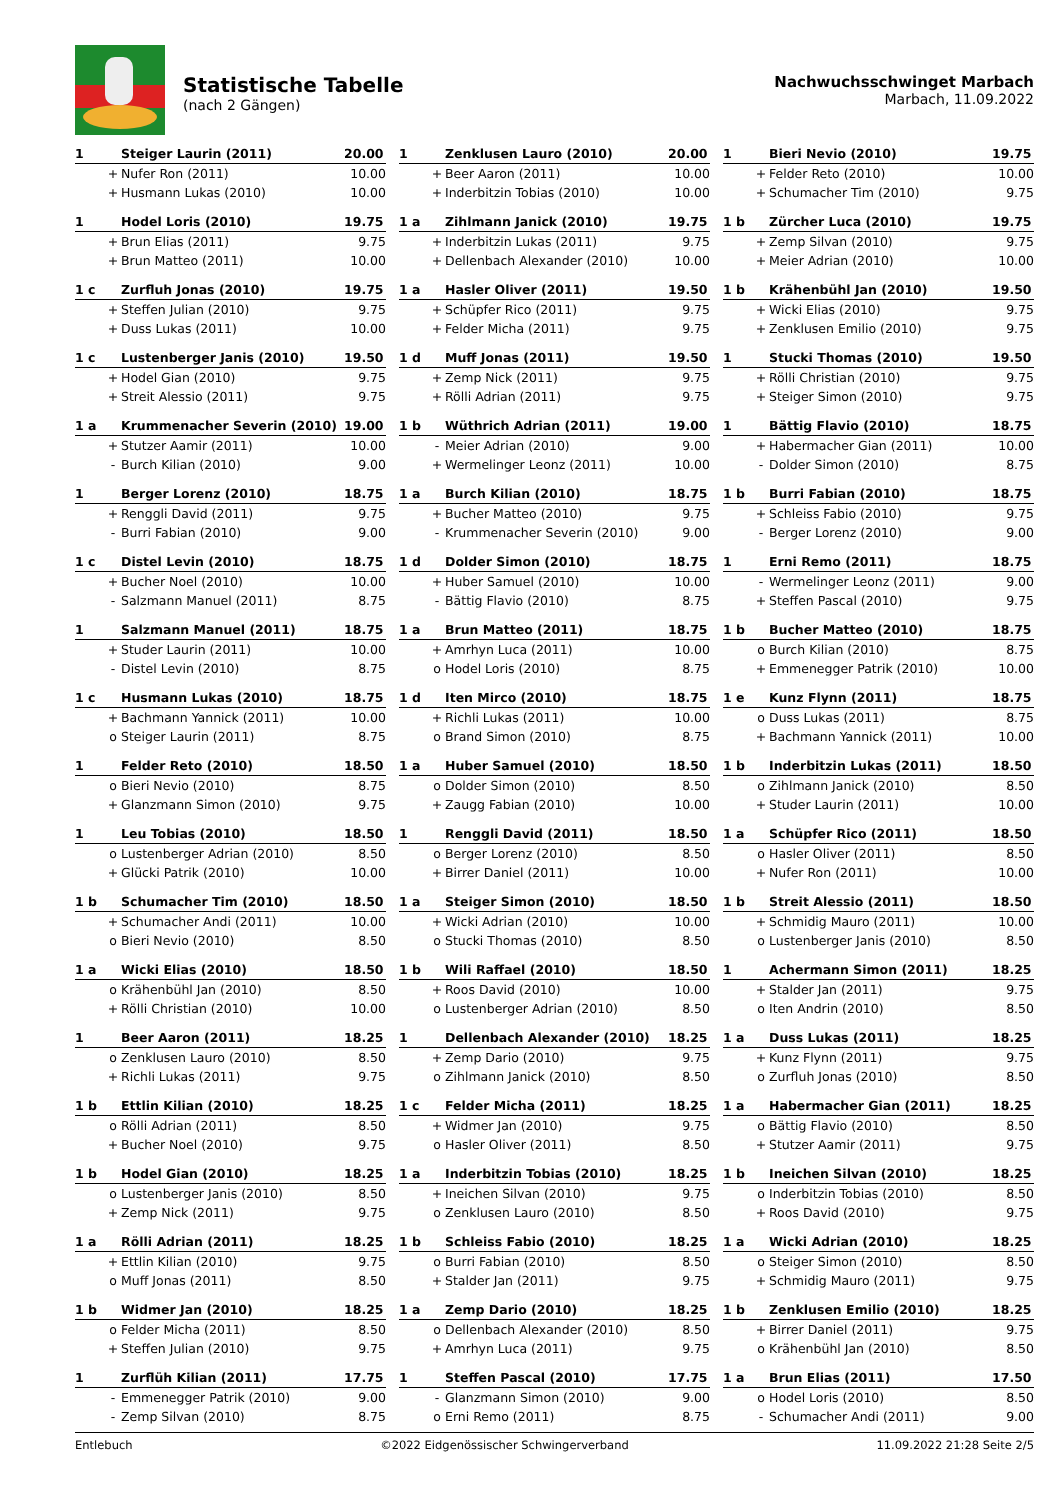Statistische Tabelle
(nach 2 Gängen)
Nachwuchsschwinget Marbach
Marbach, 11.09.2022
| 1 | | Steiger Laurin (2011) | 20.00 |
| --- | --- | --- | --- |
| | + | Nufer Ron (2011) | 10.00 |
| | + | Husmann Lukas (2010) | 10.00 |
| 1 | | Zenklusen Lauro (2010) | 20.00 |
| --- | --- | --- | --- |
| | + | Beer Aaron (2011) | 10.00 |
| | + | Inderbitzin Tobias (2010) | 10.00 |
| 1 | | Bieri Nevio (2010) | 19.75 |
| --- | --- | --- | --- |
| | + | Felder Reto (2010) | 10.00 |
| | + | Schumacher Tim (2010) | 9.75 |
| 1 | | Hodel Loris (2010) | 19.75 |
| --- | --- | --- | --- |
| | + | Brun Elias (2011) | 9.75 |
| | + | Brun Matteo (2011) | 10.00 |
| 1 a | | Zihlmann Janick (2010) | 19.75 |
| --- | --- | --- | --- |
| | + | Inderbitzin Lukas (2011) | 9.75 |
| | + | Dellenbach Alexander (2010) | 10.00 |
| 1 b | | Zürcher Luca (2010) | 19.75 |
| --- | --- | --- | --- |
| | + | Zemp Silvan (2010) | 9.75 |
| | + | Meier Adrian (2010) | 10.00 |
| 1 c | | Zurfluh Jonas (2010) | 19.75 |
| --- | --- | --- | --- |
| | + | Steffen Julian (2010) | 9.75 |
| | + | Duss Lukas (2011) | 10.00 |
| 1 a | | Hasler Oliver (2011) | 19.50 |
| --- | --- | --- | --- |
| | + | Schüpfer Rico (2011) | 9.75 |
| | + | Felder Micha (2011) | 9.75 |
| 1 b | | Krähenbühl Jan (2010) | 19.50 |
| --- | --- | --- | --- |
| | + | Wicki Elias (2010) | 9.75 |
| | + | Zenklusen Emilio (2010) | 9.75 |
| 1 c | | Lustenberger Janis (2010) | 19.50 |
| --- | --- | --- | --- |
| | + | Hodel Gian (2010) | 9.75 |
| | + | Streit Alessio (2011) | 9.75 |
| 1 d | | Muff Jonas (2011) | 19.50 |
| --- | --- | --- | --- |
| | + | Zemp Nick (2011) | 9.75 |
| | + | Rölli Adrian (2011) | 9.75 |
| 1 | | Stucki Thomas (2010) | 19.50 |
| --- | --- | --- | --- |
| | + | Rölli Christian (2010) | 9.75 |
| | + | Steiger Simon (2010) | 9.75 |
| 1 a | | Krummenacher Severin (2010) | 19.00 |
| --- | --- | --- | --- |
| | + | Stutzer Aamir (2011) | 10.00 |
| | - | Burch Kilian (2010) | 9.00 |
| 1 b | | Wüthrich Adrian (2011) | 19.00 |
| --- | --- | --- | --- |
| | - | Meier Adrian (2010) | 9.00 |
| | + | Wermelinger Leonz (2011) | 10.00 |
| 1 | | Bättig Flavio (2010) | 18.75 |
| --- | --- | --- | --- |
| | + | Habermacher Gian (2011) | 10.00 |
| | - | Dolder Simon (2010) | 8.75 |
| 1 | | Berger Lorenz (2010) | 18.75 |
| --- | --- | --- | --- |
| | + | Renggli David (2011) | 9.75 |
| | - | Burri Fabian (2010) | 9.00 |
| 1 a | | Burch Kilian (2010) | 18.75 |
| --- | --- | --- | --- |
| | + | Bucher Matteo (2010) | 9.75 |
| | - | Krummenacher Severin (2010) | 9.00 |
| 1 b | | Burri Fabian (2010) | 18.75 |
| --- | --- | --- | --- |
| | + | Schleiss Fabio (2010) | 9.75 |
| | - | Berger Lorenz (2010) | 9.00 |
| 1 c | | Distel Levin (2010) | 18.75 |
| --- | --- | --- | --- |
| | + | Bucher Noel (2010) | 10.00 |
| | - | Salzmann Manuel (2011) | 8.75 |
| 1 d | | Dolder Simon (2010) | 18.75 |
| --- | --- | --- | --- |
| | + | Huber Samuel (2010) | 10.00 |
| | - | Bättig Flavio (2010) | 8.75 |
| 1 | | Erni Remo (2011) | 18.75 |
| --- | --- | --- | --- |
| | - | Wermelinger Leonz (2011) | 9.00 |
| | + | Steffen Pascal (2010) | 9.75 |
| 1 | | Salzmann Manuel (2011) | 18.75 |
| --- | --- | --- | --- |
| | + | Studer Laurin (2011) | 10.00 |
| | - | Distel Levin (2010) | 8.75 |
| 1 a | | Brun Matteo (2011) | 18.75 |
| --- | --- | --- | --- |
| | + | Amrhyn Luca (2011) | 10.00 |
| | o | Hodel Loris (2010) | 8.75 |
| 1 b | | Bucher Matteo (2010) | 18.75 |
| --- | --- | --- | --- |
| | o | Burch Kilian (2010) | 8.75 |
| | + | Emmenegger Patrik (2010) | 10.00 |
| 1 c | | Husmann Lukas (2010) | 18.75 |
| --- | --- | --- | --- |
| | + | Bachmann Yannick (2011) | 10.00 |
| | o | Steiger Laurin (2011) | 8.75 |
| 1 d | | Iten Mirco (2010) | 18.75 |
| --- | --- | --- | --- |
| | + | Richli Lukas (2011) | 10.00 |
| | o | Brand Simon (2010) | 8.75 |
| 1 e | | Kunz Flynn (2011) | 18.75 |
| --- | --- | --- | --- |
| | o | Duss Lukas (2011) | 8.75 |
| | + | Bachmann Yannick (2011) | 10.00 |
| 1 | | Felder Reto (2010) | 18.50 |
| --- | --- | --- | --- |
| | o | Bieri Nevio (2010) | 8.75 |
| | + | Glanzmann Simon (2010) | 9.75 |
| 1 a | | Huber Samuel (2010) | 18.50 |
| --- | --- | --- | --- |
| | o | Dolder Simon (2010) | 8.50 |
| | + | Zaugg Fabian (2010) | 10.00 |
| 1 b | | Inderbitzin Lukas (2011) | 18.50 |
| --- | --- | --- | --- |
| | o | Zihlmann Janick (2010) | 8.50 |
| | + | Studer Laurin (2011) | 10.00 |
| 1 | | Leu Tobias (2010) | 18.50 |
| --- | --- | --- | --- |
| | o | Lustenberger Adrian (2010) | 8.50 |
| | + | Glücki Patrik (2010) | 10.00 |
| 1 | | Renggli David (2011) | 18.50 |
| --- | --- | --- | --- |
| | o | Berger Lorenz (2010) | 8.50 |
| | + | Birrer Daniel (2011) | 10.00 |
| 1 a | | Schüpfer Rico (2011) | 18.50 |
| --- | --- | --- | --- |
| | o | Hasler Oliver (2011) | 8.50 |
| | + | Nufer Ron (2011) | 10.00 |
| 1 b | | Schumacher Tim (2010) | 18.50 |
| --- | --- | --- | --- |
| | + | Schumacher Andi (2011) | 10.00 |
| | o | Bieri Nevio (2010) | 8.50 |
| 1 a | | Steiger Simon (2010) | 18.50 |
| --- | --- | --- | --- |
| | + | Wicki Adrian (2010) | 10.00 |
| | o | Stucki Thomas (2010) | 8.50 |
| 1 b | | Streit Alessio (2011) | 18.50 |
| --- | --- | --- | --- |
| | + | Schmidig Mauro (2011) | 10.00 |
| | o | Lustenberger Janis (2010) | 8.50 |
| 1 a | | Wicki Elias (2010) | 18.50 |
| --- | --- | --- | --- |
| | o | Krähenbühl Jan (2010) | 8.50 |
| | + | Rölli Christian (2010) | 10.00 |
| 1 b | | Wili Raffael (2010) | 18.50 |
| --- | --- | --- | --- |
| | + | Roos David (2010) | 10.00 |
| | o | Lustenberger Adrian (2010) | 8.50 |
| 1 | | Achermann Simon (2011) | 18.25 |
| --- | --- | --- | --- |
| | + | Stalder Jan (2011) | 9.75 |
| | o | Iten Andrin (2010) | 8.50 |
| 1 | | Beer Aaron (2011) | 18.25 |
| --- | --- | --- | --- |
| | o | Zenklusen Lauro (2010) | 8.50 |
| | + | Richli Lukas (2011) | 9.75 |
| 1 | | Dellenbach Alexander (2010) | 18.25 |
| --- | --- | --- | --- |
| | + | Zemp Dario (2010) | 9.75 |
| | o | Zihlmann Janick (2010) | 8.50 |
| 1 a | | Duss Lukas (2011) | 18.25 |
| --- | --- | --- | --- |
| | + | Kunz Flynn (2011) | 9.75 |
| | o | Zurfluh Jonas (2010) | 8.50 |
| 1 b | | Ettlin Kilian (2010) | 18.25 |
| --- | --- | --- | --- |
| | o | Rölli Adrian (2011) | 8.50 |
| | + | Bucher Noel (2010) | 9.75 |
| 1 c | | Felder Micha (2011) | 18.25 |
| --- | --- | --- | --- |
| | + | Widmer Jan (2010) | 9.75 |
| | o | Hasler Oliver (2011) | 8.50 |
| 1 a | | Habermacher Gian (2011) | 18.25 |
| --- | --- | --- | --- |
| | o | Bättig Flavio (2010) | 8.50 |
| | + | Stutzer Aamir (2011) | 9.75 |
| 1 b | | Hodel Gian (2010) | 18.25 |
| --- | --- | --- | --- |
| | o | Lustenberger Janis (2010) | 8.50 |
| | + | Zemp Nick (2011) | 9.75 |
| 1 a | | Inderbitzin Tobias (2010) | 18.25 |
| --- | --- | --- | --- |
| | + | Ineichen Silvan (2010) | 9.75 |
| | o | Zenklusen Lauro (2010) | 8.50 |
| 1 b | | Ineichen Silvan (2010) | 18.25 |
| --- | --- | --- | --- |
| | o | Inderbitzin Tobias (2010) | 8.50 |
| | + | Roos David (2010) | 9.75 |
| 1 a | | Rölli Adrian (2011) | 18.25 |
| --- | --- | --- | --- |
| | + | Ettlin Kilian (2010) | 9.75 |
| | o | Muff Jonas (2011) | 8.50 |
| 1 b | | Schleiss Fabio (2010) | 18.25 |
| --- | --- | --- | --- |
| | o | Burri Fabian (2010) | 8.50 |
| | + | Stalder Jan (2011) | 9.75 |
| 1 a | | Wicki Adrian (2010) | 18.25 |
| --- | --- | --- | --- |
| | o | Steiger Simon (2010) | 8.50 |
| | + | Schmidig Mauro (2011) | 9.75 |
| 1 b | | Widmer Jan (2010) | 18.25 |
| --- | --- | --- | --- |
| | o | Felder Micha (2011) | 8.50 |
| | + | Steffen Julian (2010) | 9.75 |
| 1 a | | Zemp Dario (2010) | 18.25 |
| --- | --- | --- | --- |
| | o | Dellenbach Alexander (2010) | 8.50 |
| | + | Amrhyn Luca (2011) | 9.75 |
| 1 b | | Zenklusen Emilio (2010) | 18.25 |
| --- | --- | --- | --- |
| | + | Birrer Daniel (2011) | 9.75 |
| | o | Krähenbühl Jan (2010) | 8.50 |
| 1 | | Zurflüh Kilian (2011) | 17.75 |
| --- | --- | --- | --- |
| | - | Emmenegger Patrik (2010) | 9.00 |
| | - | Zemp Silvan (2010) | 8.75 |
| 1 | | Steffen Pascal (2010) | 17.75 |
| --- | --- | --- | --- |
| | - | Glanzmann Simon (2010) | 9.00 |
| | o | Erni Remo (2011) | 8.75 |
| 1 a | | Brun Elias (2011) | 17.50 |
| --- | --- | --- | --- |
| | o | Hodel Loris (2010) | 8.50 |
| | - | Schumacher Andi (2011) | 9.00 |
Entlebuch ©2022 Eidgenössischer Schwingerverband 11.09.2022 21:28 Seite 2/5